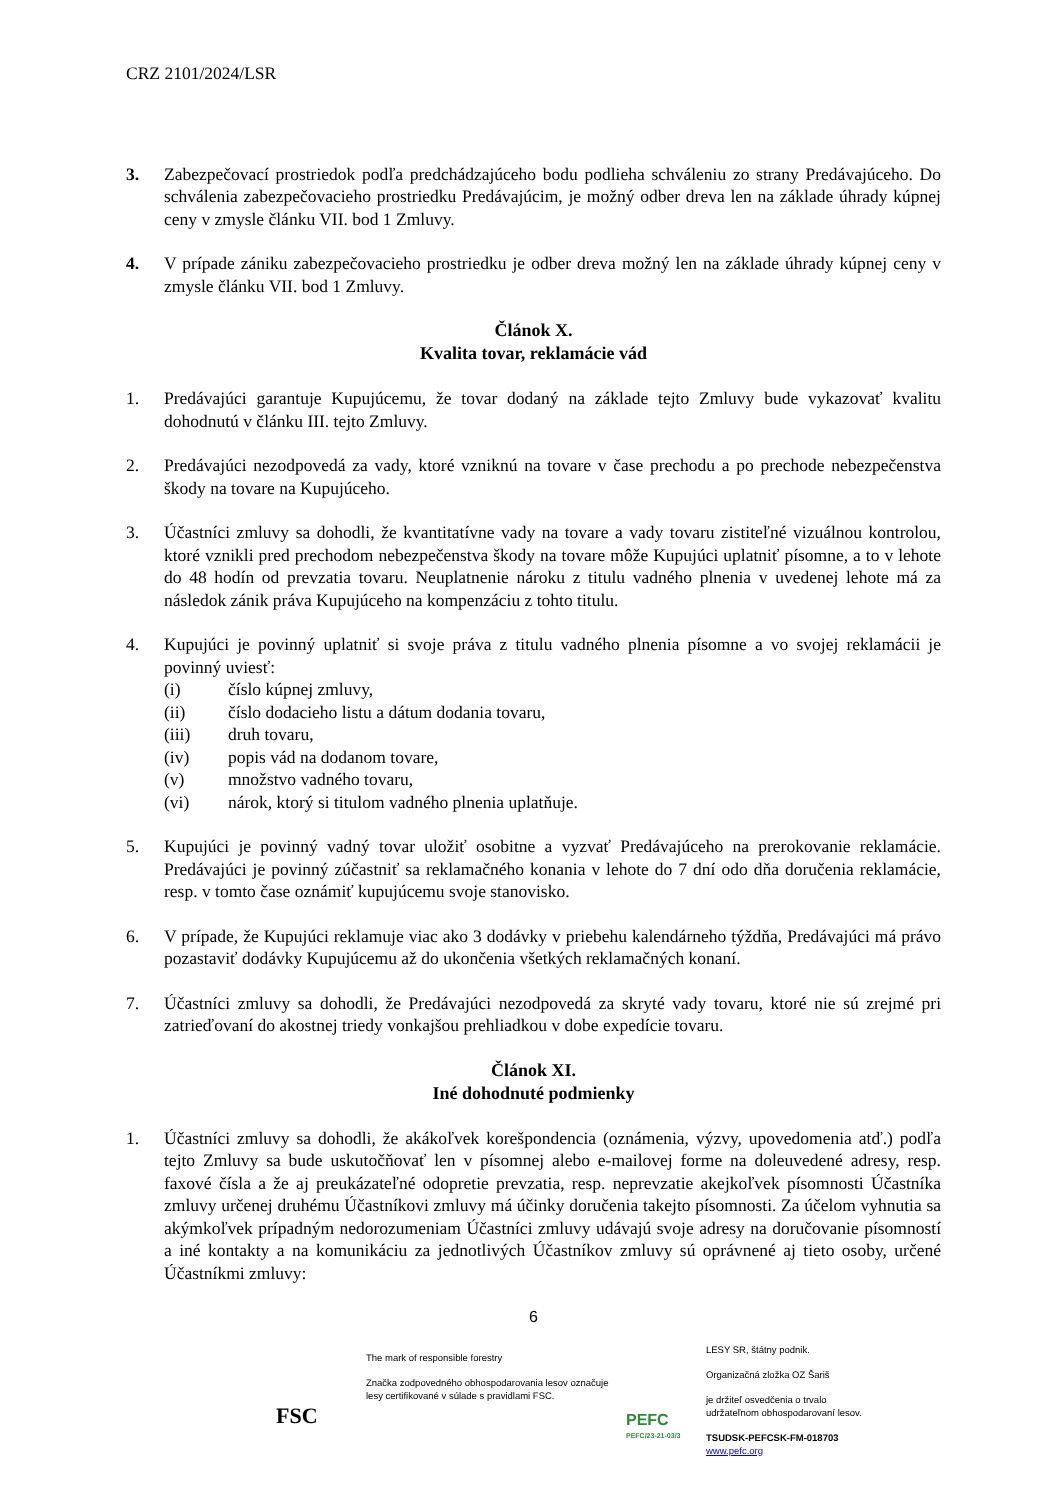CRZ 2101/2024/LSR
3. Zabezpečovací prostriedok podľa predchádzajúceho bodu podlieha schváleniu zo strany Predávajúceho. Do schválenia zabezpečovacieho prostriedku Predávajúcim, je možný odber dreva len na základe úhrady kúpnej ceny v zmysle článku VII. bod 1 Zmluvy.
4. V prípade zániku zabezpečovacieho prostriedku je odber dreva možný len na základe úhrady kúpnej ceny v zmysle článku VII. bod 1 Zmluvy.
Článok X.
Kvalita tovar, reklamácie vád
1. Predávajúci garantuje Kupujúcemu, že tovar dodaný na základe tejto Zmluvy bude vykazovať kvalitu dohodnutú v článku III. tejto Zmluvy.
2. Predávajúci nezodpovedá za vady, ktoré vzniknú na tovare v čase prechodu a po prechode nebezpečenstva škody na tovare na Kupujúceho.
3. Účastníci zmluvy sa dohodli, že kvantitatívne vady na tovare a vady tovaru zistiteľné vizuálnou kontrolou, ktoré vznikli pred prechodom nebezpečenstva škody na tovare môže Kupujúci uplatniť písomne, a to v lehote do 48 hodín od prevzatia tovaru. Neuplatnenie nároku z titulu vadného plnenia v uvedenej lehote má za následok zánik práva Kupujúceho na kompenzáciu z tohto titulu.
4. Kupujúci je povinný uplatniť si svoje práva z titulu vadného plnenia písomne a vo svojej reklamácii je povinný uviesť:
(i) číslo kúpnej zmluvy,
(ii) číslo dodacieho listu a dátum dodania tovaru,
(iii) druh tovaru,
(iv) popis vád na dodanom tovare,
(v) množstvo vadného tovaru,
(vi) nárok, ktorý si titulom vadného plnenia uplatňuje.
5. Kupujúci je povinný vadný tovar uložiť osobitne a vyzvať Predávajúceho na prerokovanie reklamácie. Predávajúci je povinný zúčastniť sa reklamačného konania v lehote do 7 dní odo dňa doručenia reklamácie, resp. v tomto čase oznámiť kupujúcemu svoje stanovisko.
6. V prípade, že Kupujúci reklamuje viac ako 3 dodávky v priebehu kalendárneho týždňa, Predávajúci má právo pozastaviť dodávky Kupujúcemu až do ukončenia všetkých reklamačných konaní.
7. Účastníci zmluvy sa dohodli, že Predávajúci nezodpovedá za skryté vady tovaru, ktoré nie sú zrejmé pri zatrieďovaní do akostnej triedy vonkajšou prehliadkou v dobe expedície tovaru.
Článok XI.
Iné dohodnuté podmienky
1. Účastníci zmluvy sa dohodli, že akákoľvek korešpondencia (oznámenia, výzvy, upovedomenia atď.) podľa tejto Zmluvy sa bude uskutočňovať len v písomnej alebo e-mailovej forme na doleuvedené adresy, resp. faxové čísla a že aj preukázateľné odopretie prevzatia, resp. neprevzatie akejkoľvek písomnosti Účastníka zmluvy určenej druhému Účastníkovi zmluvy má účinky doručenia takejto písomnosti. Za účelom vyhnutia sa akýmkoľvek prípadným nedorozumeniam Účastníci zmluvy udávajú svoje adresy na doručovanie písomností a iné kontakty a na komunikáciu za jednotlivých Účastníkov zmluvy sú oprávnené aj tieto osoby, určené Účastníkmi zmluvy:
6
FSC
The mark of responsible forestry
Značka zodpovedného obhospodarovania lesov označuje lesy certifikované v súlade s pravidlami FSC.
PEFC
PEFC/23-21-03/3
LESY SR, štátny podnik.
Organizačná zložka OZ Šariš
je držiteľ osvedčenia o trvalo
udržateľnom obhospodarovaní lesov.
TSUDSK-PEFCSK-FM-018703
www.pefc.org